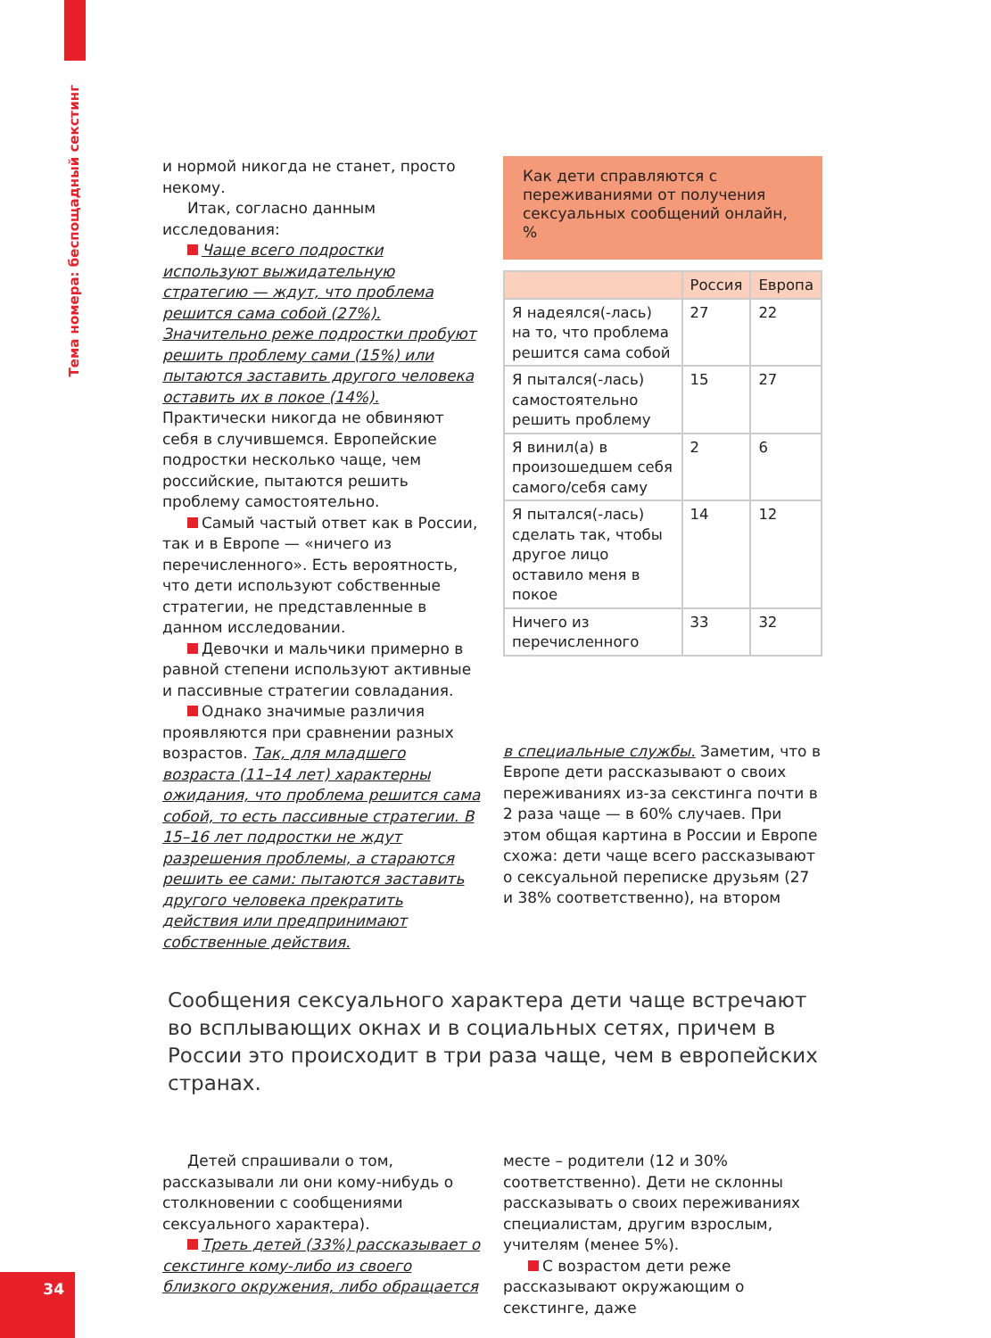Тема номера: беспощадный секстинг
и нормой никогда не станет, просто некому.
Итак, согласно данным исследования:
Чаще всего подростки используют выжидательную стратегию — ждут, что проблема решится сама собой (27%). Значительно реже подростки пробуют решить проблему сами (15%) или пытаются заставить другого человека оставить их в покое (14%). Практически никогда не обвиняют себя в случившемся. Европейские подростки несколько чаще, чем российские, пытаются решить проблему самостоятельно.
Самый частый ответ как в России, так и в Европе — «ничего из перечисленного». Есть вероятность, что дети используют собственные стратегии, не представленные в данном исследовании.
Девочки и мальчики примерно в равной степени используют активные и пассивные стратегии совладания.
Однако значимые различия проявляются при сравнении разных возрастов. Так, для младшего возраста (11–14 лет) характерны ожидания, что проблема решится сама собой, то есть пассивные стратегии. В 15–16 лет подростки не ждут разрешения проблемы, а стараются решить ее сами: пытаются заставить другого человека прекратить действия или предпринимают собственные действия.
Как дети справляются с переживаниями от получения сексуальных сообщений онлайн, %
| | Россия | Европа |
| --- | --- | --- |
| Я надеялся(-лась) на то, что проблема решится сама собой | 27 | 22 |
| Я пытался(-лась) самостоятельно решить проблему | 15 | 27 |
| Я винил(а) в произошедшем себя самого/себя саму | 2 | 6 |
| Я пытался(-лась) сделать так, чтобы другое лицо оставило меня в покое | 14 | 12 |
| Ничего из перечисленного | 33 | 32 |
в специальные службы. Заметим, что в Европе дети рассказывают о своих переживаниях из-за секстинга почти в 2 раза чаще — в 60% случаев. При этом общая картина в России и Европе схожа: дети чаще всего рассказывают о сексуальной переписке друзьям (27 и 38% соответственно), на втором
Сообщения сексуального характера дети чаще встречают во всплывающих окнах и в социальных сетях, причем в России это происходит в три раза чаще, чем в европейских странах.
Детей спрашивали о том, рассказывали ли они кому-нибудь о столкновении с сообщениями сексуального характера).
Треть детей (33%) рассказывает о секстинге кому-либо из своего близкого окружения, либо обращается
месте – родители (12 и 30% соответственно). Дети не склонны рассказывать о своих переживаниях специалистам, другим взрослым, учителям (менее 5%).
С возрастом дети реже рассказывают окружающим о секстинге, даже
34